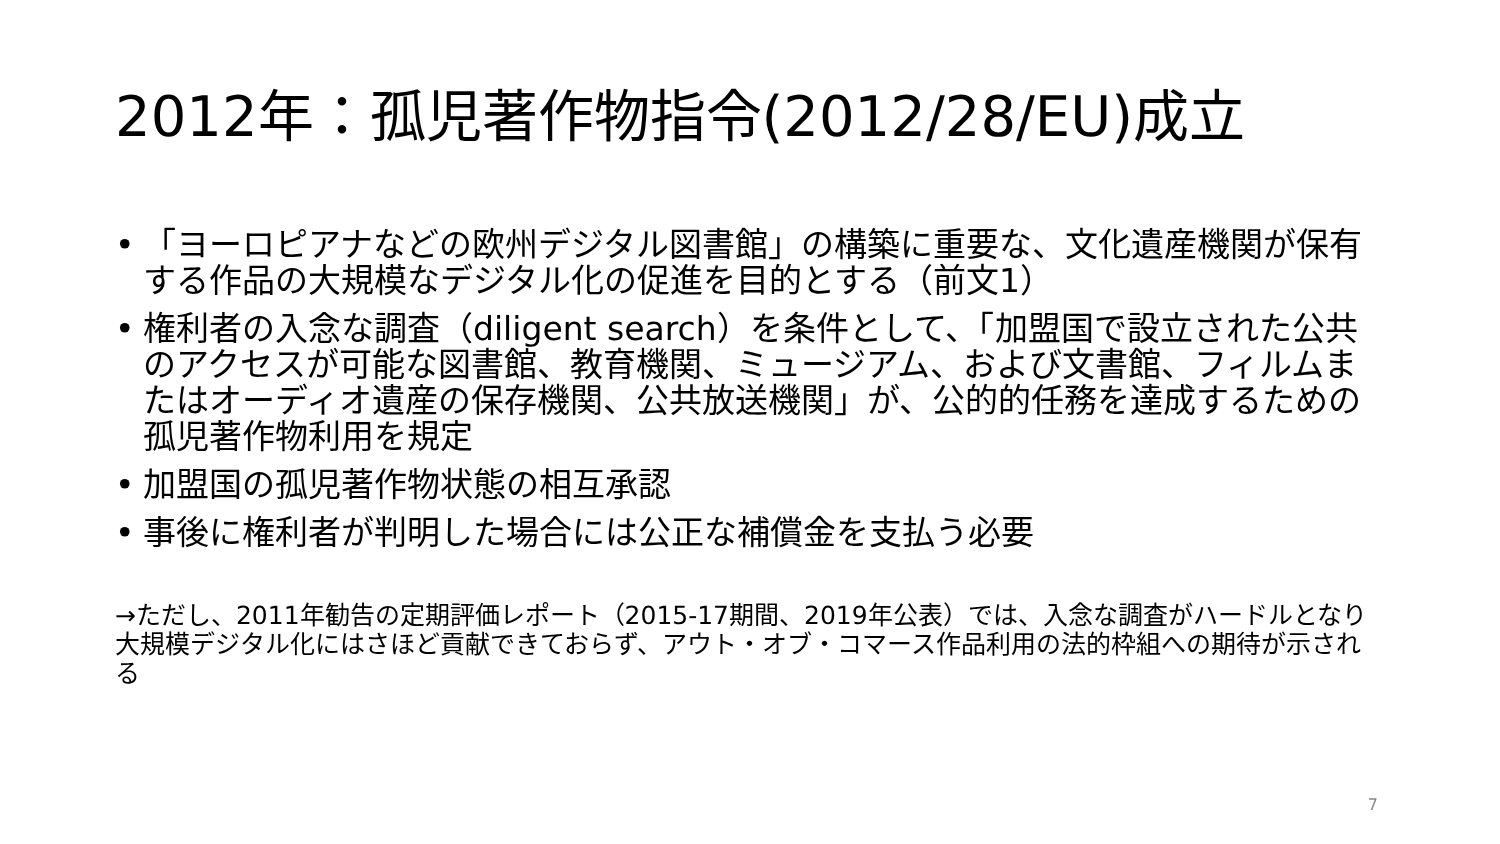2012年：孤児著作物指令(2012/28/EU)成立
• 「ヨーロピアナなどの欧州デジタル図書館」の構築に重要な、文化遺産機関が保有する作品の大規模なデジタル化の促進を目的とする（前文1）
• 権利者の入念な調査（diligent search）を条件として、「加盟国で設立された公共のアクセスが可能な図書館、教育機関、ミュージアム、および文書館、フィルムまたはオーディオ遺産の保存機関、公共放送機関」が、公的的任務を達成するための孤児著作物利用を規定
• 加盟国の孤児著作物状態の相互承認
• 事後に権利者が判明した場合には公正な補償金を支払う必要
→ただし、2011年勧告の定期評価レポート（2015-17期間、2019年公表）では、入念な調査がハードルとなり大規模デジタル化にはさほど貢献できておらず、アウト・オブ・コマース作品利用の法的枠組への期待が示される
7